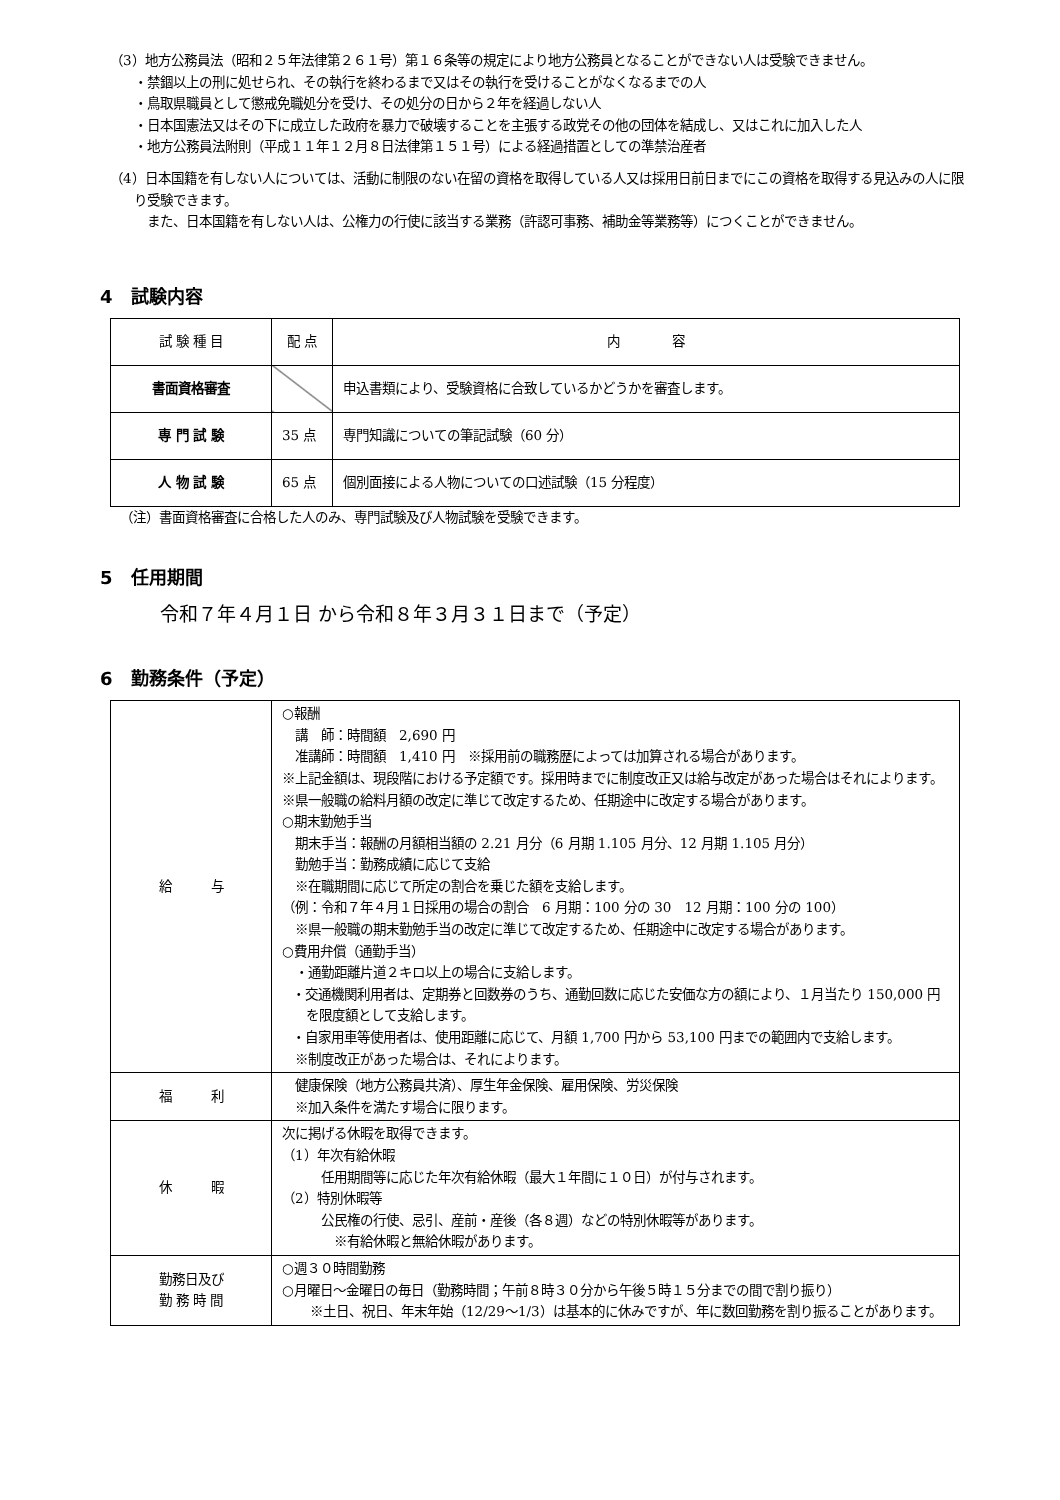（3）地方公務員法（昭和２５年法律第２６１号）第１６条等の規定により地方公務員となることができない人は受験できません。
・禁錮以上の刑に処せられ、その執行を終わるまで又はその執行を受けることがなくなるまでの人
・鳥取県職員として懲戒免職処分を受け、その処分の日から２年を経過しない人
・日本国憲法又はその下に成立した政府を暴力で破壊することを主張する政党その他の団体を結成し、又はこれに加入した人
・地方公務員法附則（平成１１年１２月８日法律第１５１号）による経過措置としての準禁治産者
（4）日本国籍を有しない人については、活動に制限のない在留の資格を取得している人又は採用日前日までにこの資格を取得する見込みの人に限り受験できます。
　また、日本国籍を有しない人は、公権力の行使に該当する業務（許認可事務、補助金等業務等）につくことができません。
4　試験内容
| 試 験 種 目 | 配 点 | 内 容 |
| --- | --- | --- |
| 書面資格審査 | | 申込書類により、受験資格に合致しているかどうかを審査します。 |
| 専 門 試 験 | 35 点 | 専門知識についての筆記試験（60 分） |
| 人 物 試 験 | 65 点 | 個別面接による人物についての口述試験（15 分程度） |
（注）書面資格審査に合格した人のみ、専門試験及び人物試験を受験できます。
5　任用期間
令和７年４月１日 から令和８年３月３１日まで（予定）
6　勤務条件（予定）
| 給 与 | ○報酬 講 師：時間額 2,690 円 准講師：時間額 1,410 円 ※採用前の職務歴によっては加算される場合があります。 ※上記金額は、現段階における予定額です。採用時までに制度改正又は給与改定があった場合はそれによります。 ※県一般職の給料月額の改定に準じて改定するため、任期途中に改定する場合があります。 ○期末勤勉手当 期末手当：報酬の月額相当額の 2.21 月分（6 月期 1.105 月分、12 月期 1.105 月分） 勤勉手当：勤務成績に応じて支給 ※在職期間に応じて所定の割合を乗じた額を支給します。 （例：令和７年４月１日採用の場合の割合 6 月期：100 分の 30 12 月期：100 分の 100） ※県一般職の期末勤勉手当の改定に準じて改定するため、任期途中に改定する場合があります。 ○費用弁償（通勤手当） ・通勤距離片道２キロ以上の場合に支給します。 ・交通機関利用者は、定期券と回数券のうち、通勤回数に応じた安価な方の額により、１月当たり 150,000 円を限度額として支給します。 ・自家用車等使用者は、使用距離に応じて、月額 1,700 円から 53,100 円までの範囲内で支給します。 ※制度改正があった場合は、それによります。 |
| 福 利 | 健康保険（地方公務員共済）、厚生年金保険、雇用保険、労災保険 ※加入条件を満たす場合に限ります。 |
| 休 暇 | 次に掲げる休暇を取得できます。 （1）年次有給休暇 任用期間等に応じた年次有給休暇（最大１年間に１０日）が付与されます。 （2）特別休暇等 公民権の行使、忌引、産前・産後（各８週）などの特別休暇等があります。 ※有給休暇と無給休暇があります。 |
| 勤務日及び 勤 務 時 間 | ○週３０時間勤務 ○月曜日～金曜日の毎日（勤務時間；午前８時３０分から午後５時１５分までの間で割り振り） ※土日、祝日、年末年始（12/29～1/3）は基本的に休みですが、年に数回勤務を割り振ることがあります。 |